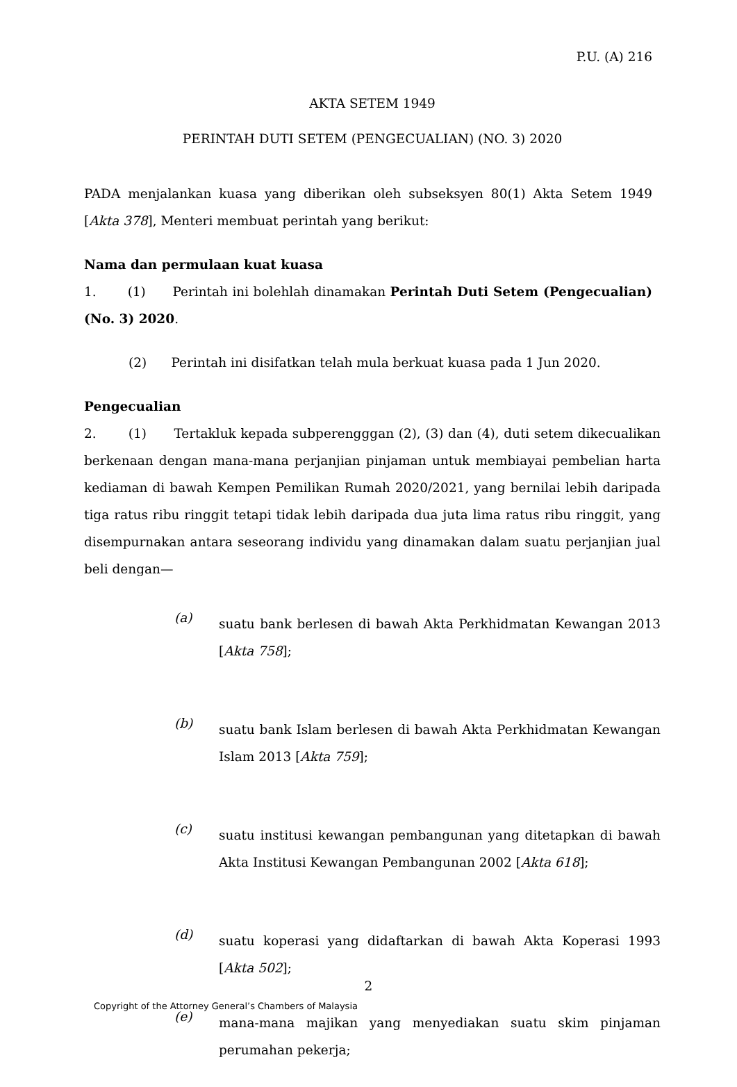P.U. (A) 216
AKTA SETEM 1949
PERINTAH DUTI SETEM (PENGECUALIAN) (NO. 3) 2020
PADA menjalankan kuasa yang diberikan oleh subseksyen 80(1) Akta Setem 1949 [Akta 378], Menteri membuat perintah yang berikut:
Nama dan permulaan kuat kuasa
1. (1) Perintah ini bolehlah dinamakan Perintah Duti Setem (Pengecualian) (No. 3) 2020.
(2) Perintah ini disifatkan telah mula berkuat kuasa pada 1 Jun 2020.
Pengecualian
2. (1) Tertakluk kepada subperengggan (2), (3) dan (4), duti setem dikecualikan berkenaan dengan mana-mana perjanjian pinjaman untuk membiayai pembelian harta kediaman di bawah Kempen Pemilikan Rumah 2020/2021, yang bernilai lebih daripada tiga ratus ribu ringgit tetapi tidak lebih daripada dua juta lima ratus ribu ringgit, yang disempurnakan antara seseorang individu yang dinamakan dalam suatu perjanjian jual beli dengan—
(a)
suatu bank berlesen di bawah Akta Perkhidmatan Kewangan 2013 [Akta 758];
(b)
suatu bank Islam berlesen di bawah Akta Perkhidmatan Kewangan Islam 2013 [Akta 759];
(c)
suatu institusi kewangan pembangunan yang ditetapkan di bawah Akta Institusi Kewangan Pembangunan 2002 [Akta 618];
(d)
suatu koperasi yang didaftarkan di bawah Akta Koperasi 1993 [Akta 502];
(e)
mana-mana majikan yang menyediakan suatu skim pinjaman perumahan pekerja;
2
Copyright of the Attorney General’s Chambers of Malaysia